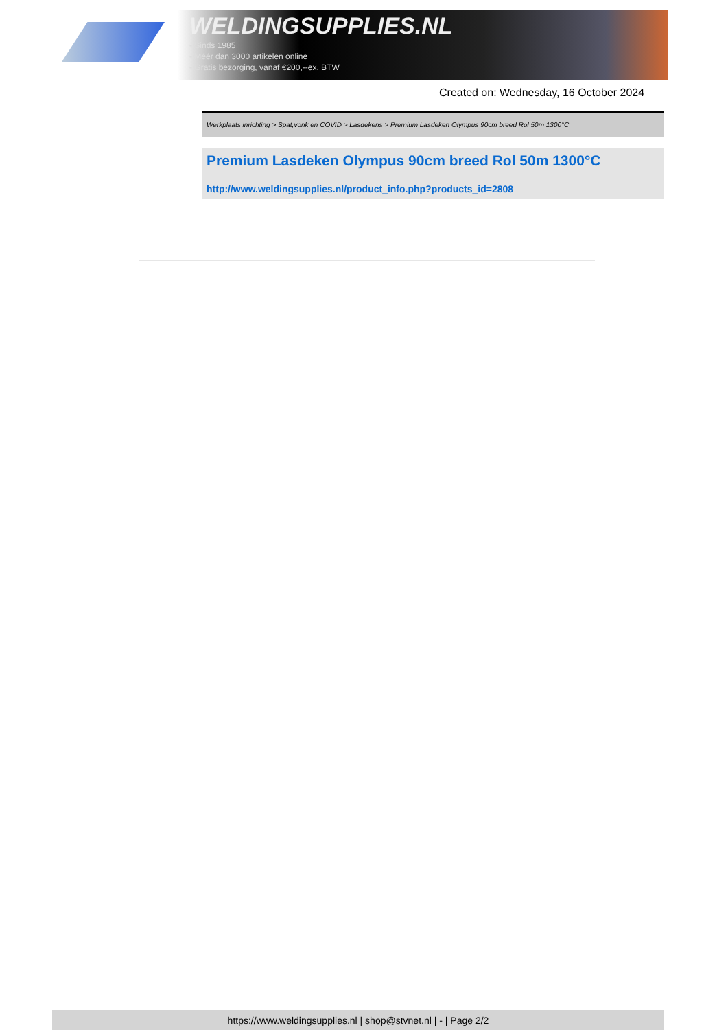WELDINGSUPPLIES.NL
- Sinds 1985
- Méér dan 3000 artikelen online
- Gratis bezorging, vanaf €200,--ex. BTW
Created on: Wednesday, 16 October 2024
Werkplaats inrichting > Spat,vonk en COVID > Lasdekens > Premium Lasdeken Olympus 90cm breed Rol 50m 1300°C
Premium Lasdeken Olympus 90cm breed Rol 50m 1300°C
http://www.weldingsupplies.nl/product_info.php?products_id=2808
https://www.weldingsupplies.nl | shop@stvnet.nl | - | Page 2/2